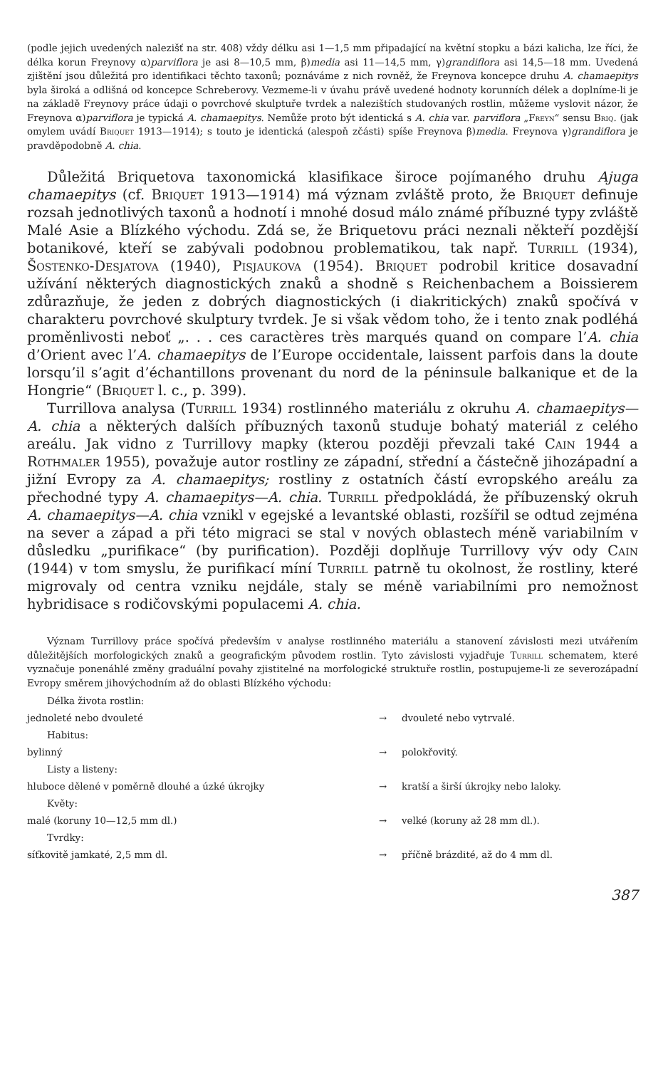(podle jejich uvedených nalezišť na str. 408) vždy délku asi 1—1,5 mm připadající na květní stopku a bázi kalicha, lze říci, že délka korun Freynovy α)parviflora je asi 8—10,5 mm, β)media asi 11—14,5 mm, γ)grandiflora asi 14,5—18 mm. Uvedená zjištění jsou důležitá pro identifikaci těchto taxonů; poznáváme z nich rovněž, že Freynova koncepce druhu A. chamaepitys byla široká a odlišná od koncepce Schreberovy. Vezmeme-li v úvahu právě uvedené hodnoty korunních délek a doplníme-li je na základě Freynovy práce údaji o povrchové skulptuře tvrdek a nalezištích studovaných rostlin, můžeme vyslovit názor, že Freynova α)parviflora je typická A. chamaepitys. Nemůže proto být identická s A. chia var. parviflora „Freyn“ sensu Briq. (jak omylem uvádí Briquet 1913—1914); s touto je identická (alespoň zčásti) spíše Freynova β)media. Freynova γ)grandiflora je pravděpodobně A. chia.
Důležitá Briquetova taxonomická klasifikace široce pojímaného druhu Ajuga chamaepitys (cf. Briquet 1913—1914) má význam zvláště proto, že Briquet definuje rozsah jednotlivých taxonů a hodnotí i mnohé dosud málo známé příbuzné typy zvláště Malé Asie a Blízkého východu. Zdá se, že Briquetovu práci neznali někteří pozdější botanikové, kteří se zabývali podobnou problematikou, tak např. Turrill (1934), Šostenko-Desjatova (1940), Pisjaukova (1954). Briquet podrobil kritice dosavadní užívání některých diagnostických znaků a shodně s Reichenbachem a Boissierem zdůrazňuje, že jeden z dobrých diagnostických (i diakritických) znaků spočívá v charakteru povrchové skulptury tvrdek. Je si však vědom toho, že i tento znak podléhá proměnlivosti neboť „. . . ces caractères très marqués quand on compare l’A. chia d’Orient avec l’A. chamaepitys de l’Europe occidentale, laissent parfois dans la doute lorsqu’il s’agit d’échantillons provenant du nord de la péninsule balkanique et de la Hongrie“ (Briquet l. c., p. 399).
Turrillova analysa (Turrill 1934) rostlinného materiálu z okruhu A. chamaepitys—A. chia a některých dalších příbuzných taxonů studuje bohatý materiál z celého areálu. Jak vidno z Turrillovy mapky (kterou později převzali také Cain 1944 a Rothmaler 1955), považuje autor rostliny ze západní, střední a částečně jihozápadní a jižní Evropy za A. chamaepitys; rostliny z ostatních částí evropského areálu za přechodné typy A. chamaepitys—A. chia. Turrill předpokládá, že příbuzenský okruh A. chamaepitys—A. chia vznikl v egejské a levantské oblasti, rozšířil se odtud zejména na sever a západ a při této migraci se stal v nových oblastech méně variabilním v důsledku „purifikace“ (by purification). Později doplňuje Turrillovy výv ody Cain (1944) v tom smyslu, že purifikací míní Turrill patrně tu okolnost, že rostliny, které migrovaly od centra vzniku nejdále, staly se méně variabilními pro nemožnost hybridisace s rodičovskými populacemi A. chia.
Význam Turrillovy práce spočívá především v analyse rostlinného materiálu a stanovení závislosti mezi utvářením důležitějších morfologických znaků a geografickým původem rostlin. Tyto závislosti vyjadřuje Turrill schematem, které vyznačuje ponenáhlé změny graduální povahy zjistitelné na morfologické struktuře rostlin, postupujeme-li ze severozápadní Evropy směrem jihovýchodním až do oblasti Blízkého východu:
| Délka života rostlin: | | |
| jednoleté nebo dvouleté | → | dvouleté nebo vytrvalé. |
| Habitus: | | |
| bylinný | → | polokřovitý. |
| Listy a listeny: | | |
| hluboce dělené v poměrně dlouhé a úzké úkrojky | → | kratší a širší úkrojky nebo laloky. |
| Květy: | | |
| malé (koruny 10—12,5 mm dl.) | → | velké (koruny až 28 mm dl.). |
| Tvrdky: | | |
| síťkovitě jamkaté, 2,5 mm dl. | → | příčně brázdité, až do 4 mm dl. |
387